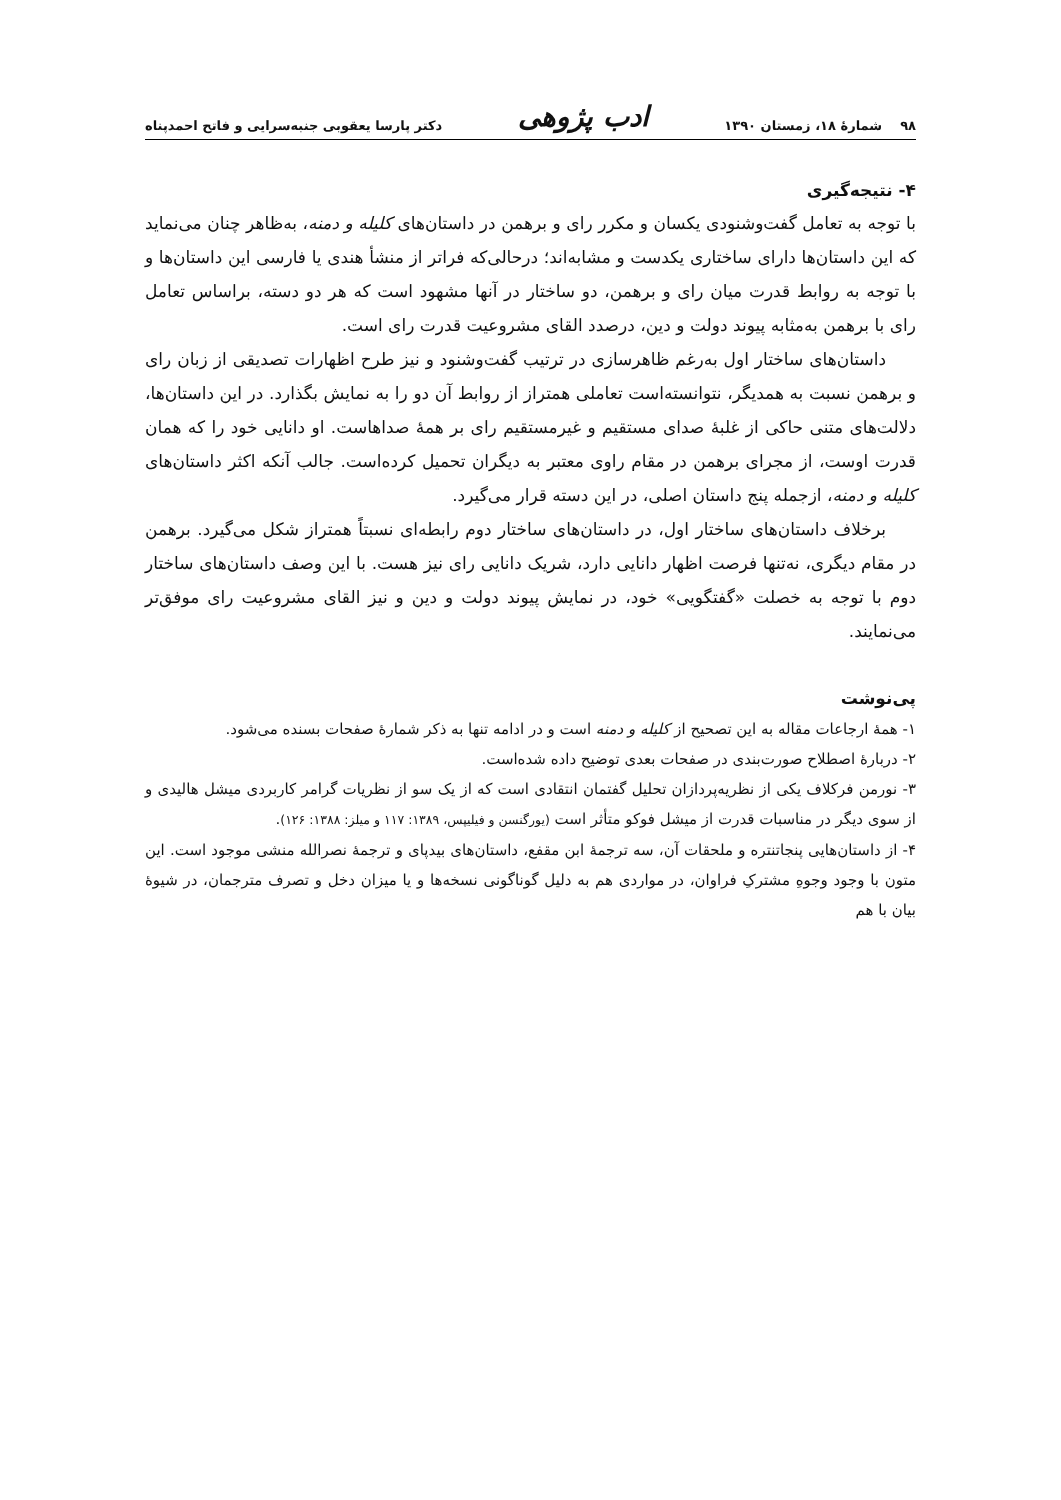۹۸ شمارهٔ ۱۸، زمستان ۱۳۹۰ ادب پژوهی دکتر پارسا یعقوبی جنبه‌سرایی و فاتح احمدپناه
۴- نتیجه‌گیری
با توجه به تعامل گفت‌وشنودی یکسان و مکرر رای و برهمن در داستان‌های کلیله و دمنه، به‌ظاهر چنان می‌نماید که این داستان‌ها دارای ساختاری یکدست و مشابه‌اند؛ درحالی‌که فراتر از منشأ هندی یا فارسی این داستان‌ها و با توجه به روابط قدرت میان رای و برهمن، دو ساختار در آنها مشهود است که هر دو دسته، براساس تعامل رای با برهمن به‌مثابه پیوند دولت و دین، درصدد القای مشروعیت قدرت رای است.
داستان‌های ساختار اول به‌رغم ظاهرسازی در ترتیب گفت‌وشنود و نیز طرح اظهارات تصدیقی از زبان رای و برهمن نسبت به همدیگر، نتوانسته‌است تعاملی همتراز از روابط آن دو را به نمایش بگذارد. در این داستان‌ها، دلالت‌های متنی حاکی از غلبهٔ صدای مستقیم و غیرمستقیم رای بر همهٔ صداهاست. او دانایی خود را که همان قدرت اوست، از مجرای برهمن در مقام راوی معتبر به دیگران تحمیل کرده‌است. جالب آنکه اکثر داستان‌های کلیله و دمنه، ازجمله پنج داستان اصلی، در این دسته قرار می‌گیرد.
برخلاف داستان‌های ساختار اول، در داستان‌های ساختار دوم رابطه‌ای نسبتاً همتراز شکل می‌گیرد. برهمن در مقام دیگری، نه‌تنها فرصت اظهار دانایی دارد، شریک دانایی رای نیز هست. با این وصف داستان‌های ساختار دوم با توجه به خصلت «گفتگویی» خود، در نمایش پیوند دولت و دین و نیز القای مشروعیت رای موفق‌تر می‌نمایند.
پی‌نوشت
۱- همهٔ ارجاعات مقاله به این تصحیح از کلیله و دمنه است و در ادامه تنها به ذکر شمارهٔ صفحات بسنده می‌شود.
۲- دربارهٔ اصطلاح صورت‌بندی در صفحات بعدی توضیح داده شده‌است.
۳- نورمن فرکلاف یکی از نظریه‌پردازان تحلیل گفتمان انتقادی است که از یک سو از نظریات گرامر کاربردی میشل هالیدی و از سوی دیگر در مناسبات قدرت از میشل فوکو متأثر است (یورگنسن و فیلیپس، ۱۳۸۹: ۱۱۷ و میلز: ۱۳۸۸: ۱۲۶).
۴- از داستان‌هایی پنجاتنتره و ملحقات آن، سه ترجمهٔ ابن مقفع، داستان‌های بیدپای و ترجمهٔ نصرالله منشی موجود است. این متون با وجود وجوهِ مشترکِ فراوان، در مواردی هم به دلیل گوناگونی نسخه‌ها و یا میزان دخل و تصرف مترجمان، در شیوهٔ بیان با هم